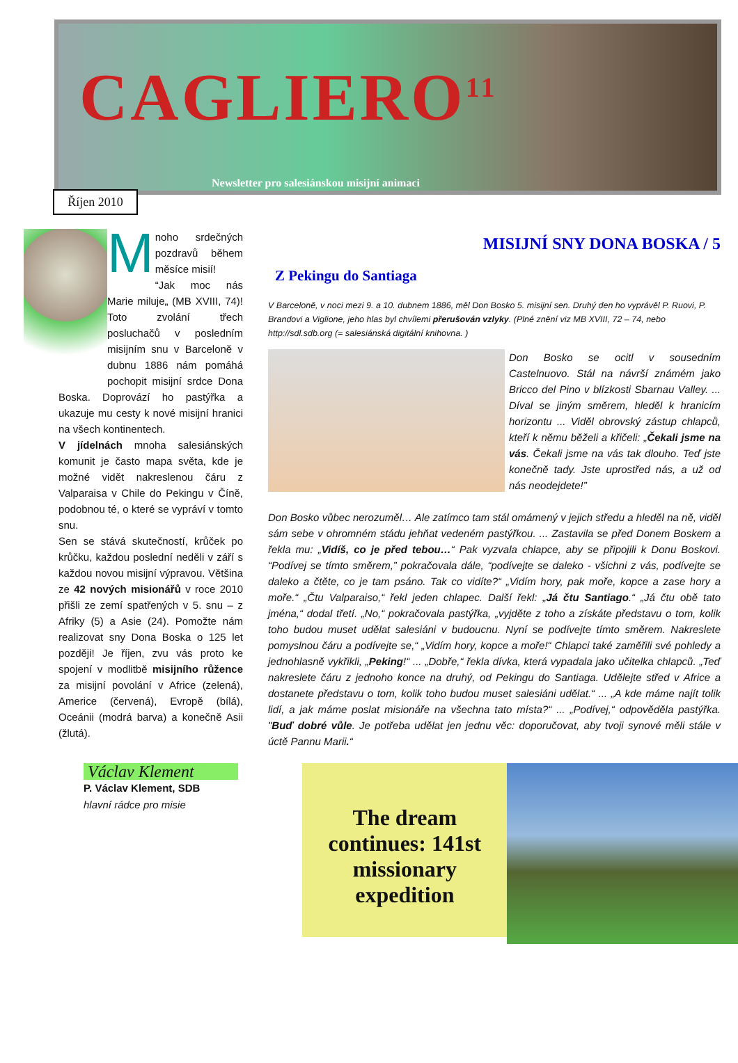CAGLIERO<sup>11</sup>
Newsletter pro salesiánskou misijní animaci
Říjen 2010
Mnoho srdečných pozdravů během měsíce misií!
“Jak moc nás Marie miluje„ (MB XVIII, 74)! Toto zvolání třech posluchačů v posledním misijním snu v Barceloně v dubnu 1886 nám pomáhá pochopit misijní srdce Dona Boska. Doprovází ho pastýřka a ukazuje mu cesty k nové misijní hranici na všech kontinentech.
V jídelnách mnoha salesiánských komunit je často mapa světa, kde je možné vidět nakreslenou čáru z Valparaisa v Chile do Pekingu v Číně, podobnou té, o které se vypráví v tomto snu.
Sen se stává skutečností, krůček po krůčku, každou poslední neděli v září s každou novou misijní výpravou. Většina ze 42 nových misionářů v roce 2010 přišli ze zemí spatřených v 5. snu – z Afriky (5) a Asie (24). Pomožte nám realizovat sny Dona Boska o 125 let později! Je říjen, zvu vás proto ke spojení v modlitbě misijního růžence za misijní povolání v Africe (zelená), Americe (červená), Evropě (bílá), Oceánii (modrá barva) a konečně Asii (žlutá).
MISIJNÍ SNY DONA BOSKA / 5
Z Pekingu do Santiaga
V Barceloně, v noci mezi 9. a 10. dubnem 1886, měl Don Bosko 5. misijní sen. Druhý den ho vyprávěl P. Ruovi, P. Brandovi a Viglione, jeho hlas byl chvílemi přerušován vzlyky. (Plné znění viz MB XVIII, 72 – 74, nebo http://sdl.sdb.org (= salesiánská digitální knihovna. )
Don Bosko se ocitl v sousedním Castelnuovo. Stál na návrší známém jako Bricco del Pino v blízkosti Sbarnau Valley. ... Díval se jiným směrem, hleděl k hranicím horizontu ... Viděl obrovský zástup chlapců, kteří k němu běželi a křičeli: „Čekali jsme na vás. Čekali jsme na vás tak dlouho. Teď jste konečně tady. Jste uprostřed nás, a už od nás neodejdete!”
Don Bosko vůbec nerozuměl… Ale zatímco tam stál omámený v jejich středu a hleděl na ně, viděl sám sebe v ohromném stádu jehňat vedeném pastýřkou. ... Zastavila se před Donem Boskem a řekla mu: „Vidíš, co je před tebou…“ Pak vyzvala chlapce, aby se připojili k Donu Boskovi. “Podívej se tímto směrem,” pokračovala dále, “podívejte se daleko - všichni z vás, podívejte se daleko a čtěte, co je tam psáno. Tak co vidíte?“ „Vidím hory, pak moře, kopce a zase hory a moře.“ „Čtu Valparaiso,“ řekl jeden chlapec. Další řekl: „Já čtu Santiago.“ „Já čtu obě tato jména,“ dodal třetí. „No,“ pokračovala pastýřka, „vyjděte z toho a získáte představu o tom, kolik toho budou muset udělat salesiáni v budoucnu. Nyní se podívejte tímto směrem. Nakreslete pomyslnou čáru a podívejte se,“ „Vidím hory, kopce a moře!“ Chlapci také zaměřili své pohledy a jednohlasně vykřikli, „Peking!“ ... „Dobře,“ řekla dívka, která vypadala jako učitelka chlapců. „Teď nakreslete čáru z jednoho konce na druhý, od Pekingu do Santiaga. Udělejte střed v Africe a dostanete představu o tom, kolik toho budou muset salesiáni udělat.“ ... „A kde máme najít tolik lidí, a jak máme poslat misionáře na všechna tato místa?“ ... „Podívej,“ odpověděla pastýřka. "Buď dobré vůle. Je potřeba udělat jen jednu věc: doporučovat, aby tvoji synové měli stále v úctě Pannu Marii.“
Václav Klement
P. Václav Klement, SDB
hlavní rádce pro misie
The dream continues: 141st missionary expedition